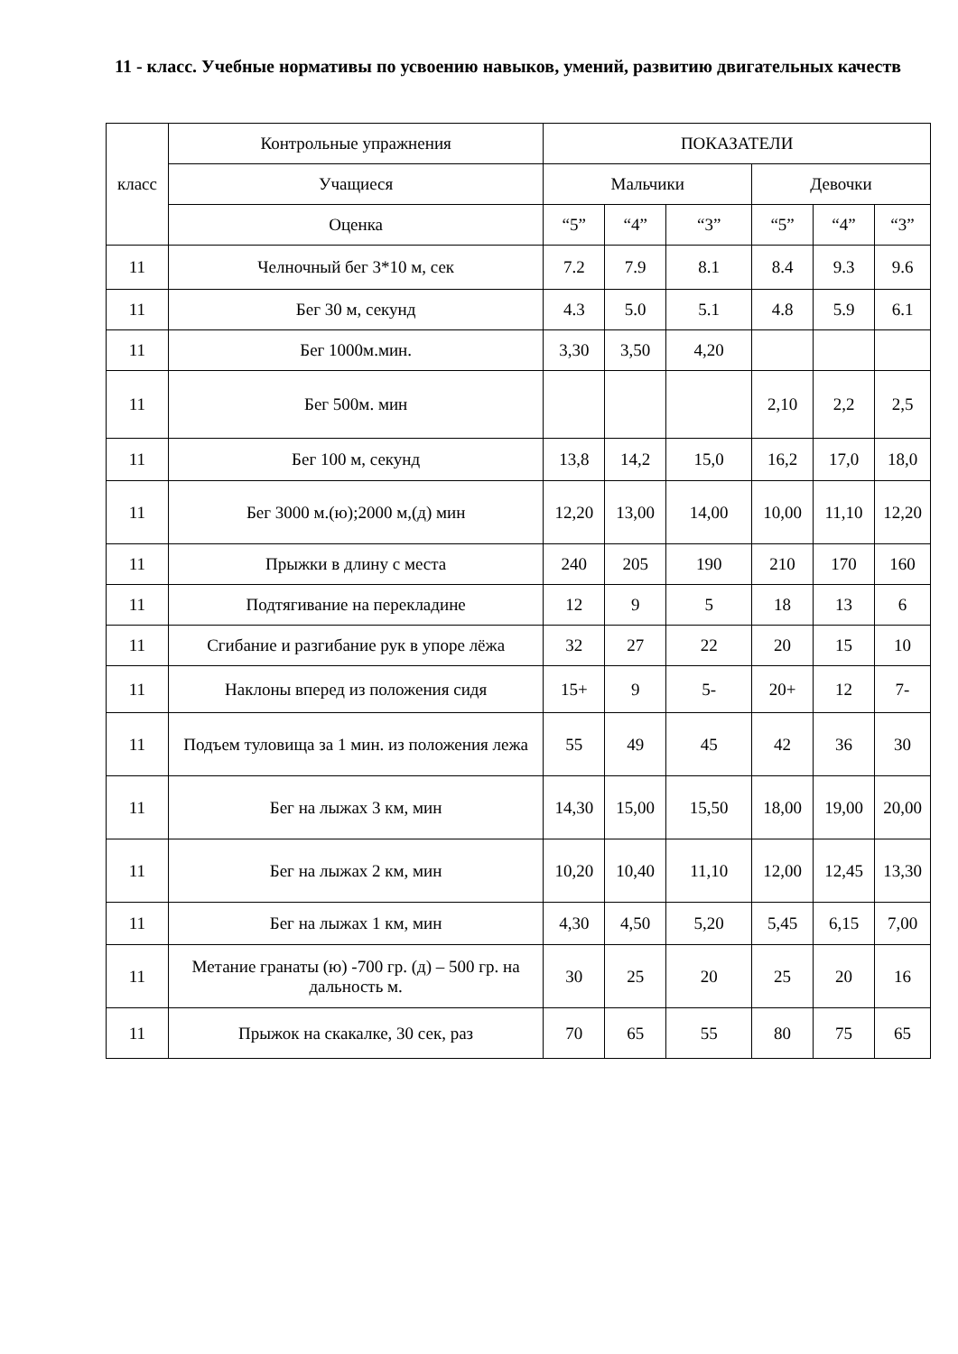11 - класс. Учебные нормативы по усвоению навыков, умений, развитию двигательных качеств
| класс | Контрольные упражнения | ПОКАЗАТЕЛИ | | | | | |
| --- | --- | --- | --- | --- | --- | --- | --- |
| | Учащиеся | Мальчики | | | Девочки | | |
| | Оценка | “5” | “4” | “3” | “5” | “4” | “3” |
| 11 | Челночный бег 3*10 м, сек | 7.2 | 7.9 | 8.1 | 8.4 | 9.3 | 9.6 |
| 11 | Бег 30 м, секунд | 4.3 | 5.0 | 5.1 | 4.8 | 5.9 | 6.1 |
| 11 | Бег 1000м.мин. | 3,30 | 3,50 | 4,20 | | | |
| 11 | Бег 500м. мин | | | | 2,10 | 2,2 | 2,5 |
| 11 | Бег 100 м, секунд | 13,8 | 14,2 | 15,0 | 16,2 | 17,0 | 18,0 |
| 11 | Бег 3000 м.(ю);2000 м,(д) мин | 12,20 | 13,00 | 14,00 | 10,00 | 11,10 | 12,20 |
| 11 | Прыжки в длину с места | 240 | 205 | 190 | 210 | 170 | 160 |
| 11 | Подтягивание на перекладине | 12 | 9 | 5 | 18 | 13 | 6 |
| 11 | Сгибание и разгибание рук в упоре лёжа | 32 | 27 | 22 | 20 | 15 | 10 |
| 11 | Наклоны вперед из положения сидя | 15+ | 9 | 5- | 20+ | 12 | 7- |
| 11 | Подъем туловища за 1 мин. из положения лежа | 55 | 49 | 45 | 42 | 36 | 30 |
| 11 | Бег на лыжах 3 км, мин | 14,30 | 15,00 | 15,50 | 18,00 | 19,00 | 20,00 |
| 11 | Бег на лыжах 2 км, мин | 10,20 | 10,40 | 11,10 | 12,00 | 12,45 | 13,30 |
| 11 | Бег на лыжах 1 км, мин | 4,30 | 4,50 | 5,20 | 5,45 | 6,15 | 7,00 |
| 11 | Метание гранаты (ю) -700 гр. (д) – 500 гр. на дальность м. | 30 | 25 | 20 | 25 | 20 | 16 |
| 11 | Прыжок на скакалке, 30 сек, раз | 70 | 65 | 55 | 80 | 75 | 65 |